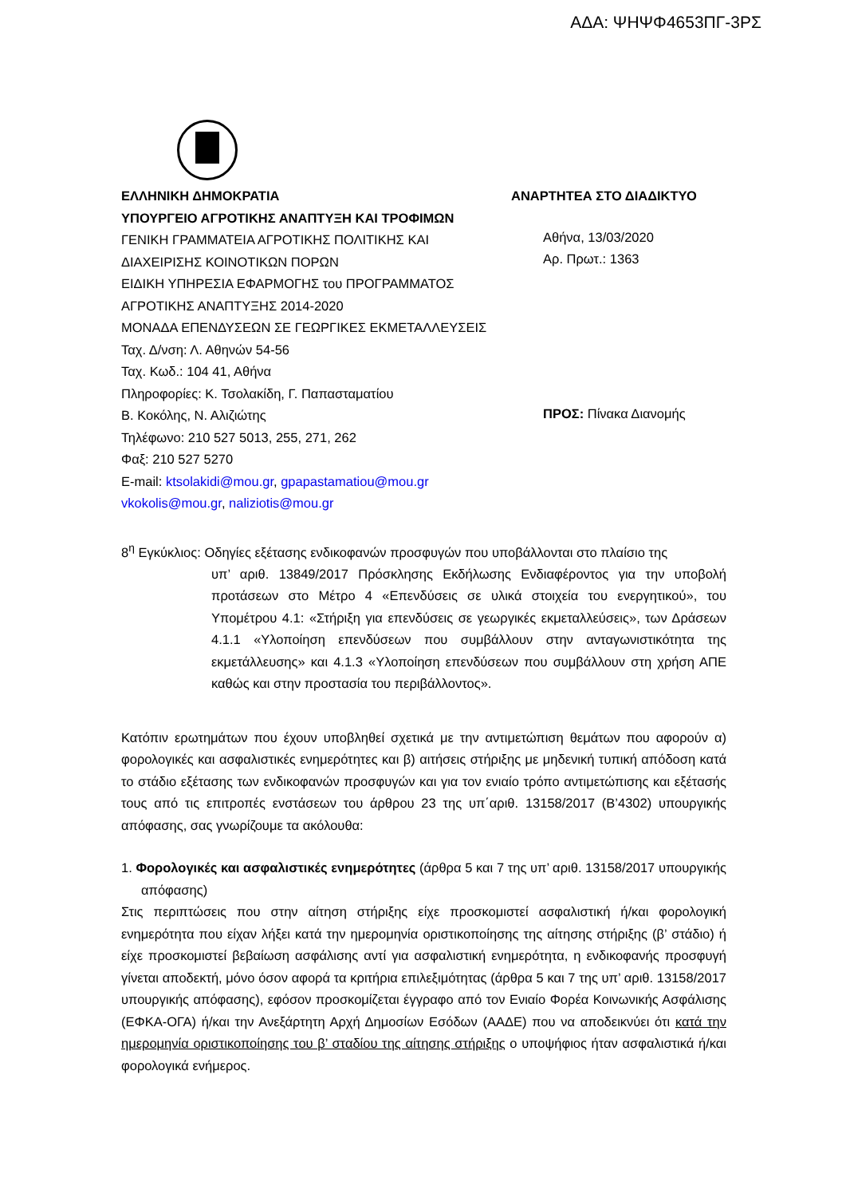ΑΔΑ: ΨΗΨΦ4653ΠΓ-3ΡΣ
ΕΛΛΗΝΙΚΗ ΔΗΜΟΚΡΑΤΙΑ
ΥΠΟΥΡΓΕΙΟ ΑΓΡΟΤΙΚΗΣ ΑΝΑΠΤΥΞΗ ΚΑΙ ΤΡΟΦΙΜΩΝ
ΓΕΝΙΚΗ ΓΡΑΜΜΑΤΕΙΑ ΑΓΡΟΤΙΚΗΣ ΠΟΛΙΤΙΚΗΣ ΚΑΙ
ΔΙΑΧΕΙΡΙΣΗΣ ΚΟΙΝΟΤΙΚΩΝ ΠΟΡΩΝ
ΕΙΔΙΚΗ ΥΠΗΡΕΣΙΑ ΕΦΑΡΜΟΓΗΣ του ΠΡΟΓΡΑΜΜΑΤΟΣ
ΑΓΡΟΤΙΚΗΣ ΑΝΑΠΤΥΞΗΣ 2014-2020
ΜΟΝΑΔΑ ΕΠΕΝΔΥΣΕΩΝ ΣΕ ΓΕΩΡΓΙΚΕΣ ΕΚΜΕΤΑΛΛΕΥΣΕΙΣ
Ταχ. Δ/νση: Λ. Αθηνών 54-56
Ταχ. Κωδ.: 104 41, Αθήνα
Πληροφορίες: Κ. Τσολακίδη, Γ. Παπασταματίου
Β. Κοκόλης, Ν. Αλιζιώτης
Τηλέφωνο: 210 527 5013, 255, 271, 262
Φαξ: 210 527 5270
E-mail: ktsolakidi@mou.gr, gpapastamatiou@mou.gr
vkokolis@mou.gr, naliziotis@mou.gr
ΑΝΑΡΤΗΤΕΑ ΣΤΟ ΔΙΑΔΙΚΤΥΟ
Αθήνα, 13/03/2020
Αρ. Πρωτ.: 1363
ΠΡΟΣ: Πίνακα Διανομής
8<sup>η</sup> Εγκύκλιος: Οδηγίες εξέτασης ενδικοφανών προσφυγών που υποβάλλονται στο πλαίσιο της
υπ’ αριθ. 13849/2017 Πρόσκλησης Εκδήλωσης Ενδιαφέροντος για την υποβολή προτάσεων στο Μέτρο 4 «Επενδύσεις σε υλικά στοιχεία του ενεργητικού», του Υπομέτρου 4.1: «Στήριξη για επενδύσεις σε γεωργικές εκμεταλλεύσεις», των Δράσεων 4.1.1 «Υλοποίηση επενδύσεων που συμβάλλουν στην ανταγωνιστικότητα της εκμετάλλευσης» και 4.1.3 «Υλοποίηση επενδύσεων που συμβάλλουν στη χρήση ΑΠΕ καθώς και στην προστασία του περιβάλλοντος».
Κατόπιν ερωτημάτων που έχουν υποβληθεί σχετικά με την αντιμετώπιση θεμάτων που αφορούν α) φορολογικές και ασφαλιστικές ενημερότητες και β) αιτήσεις στήριξης με μηδενική τυπική απόδοση κατά το στάδιο εξέτασης των ενδικοφανών προσφυγών και για τον ενιαίο τρόπο αντιμετώπισης και εξέτασής τους από τις επιτροπές ενστάσεων του άρθρου 23 της υπ΄αριθ. 13158/2017 (Β’4302) υπουργικής απόφασης, σας γνωρίζουμε τα ακόλουθα:
1. Φορολογικές και ασφαλιστικές ενημερότητες (άρθρα 5 και 7 της υπ’ αριθ. 13158/2017 υπουργικής απόφασης)
Στις περιπτώσεις που στην αίτηση στήριξης είχε προσκομιστεί ασφαλιστική ή/και φορολογική ενημερότητα που είχαν λήξει κατά την ημερομηνία οριστικοποίησης της αίτησης στήριξης (β’ στάδιο) ή είχε προσκομιστεί βεβαίωση ασφάλισης αντί για ασφαλιστική ενημερότητα, η ενδικοφανής προσφυγή γίνεται αποδεκτή, μόνο όσον αφορά τα κριτήρια επιλεξιμότητας (άρθρα 5 και 7 της υπ’ αριθ. 13158/2017 υπουργικής απόφασης), εφόσον προσκομίζεται έγγραφο από τον Ενιαίο Φορέα Κοινωνικής Ασφάλισης (ΕΦΚΑ-ΟΓΑ) ή/και την Ανεξάρτητη Αρχή Δημοσίων Εσόδων (ΑΑΔΕ) που να αποδεικνύει ότι κατά την ημερομηνία οριστικοποίησης του β’ σταδίου της αίτησης στήριξης ο υποψήφιος ήταν ασφαλιστικά ή/και φορολογικά ενήμερος.